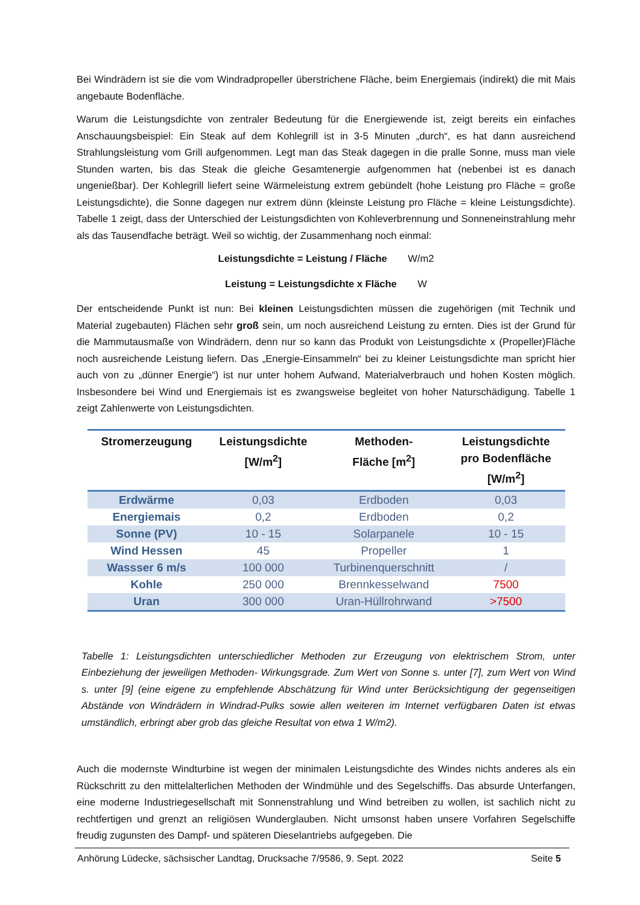Bei Windrädern ist sie die vom Windradpropeller überstrichene Fläche, beim Energiemais (indirekt) die mit Mais angebaute Bodenfläche.
Warum die Leistungsdichte von zentraler Bedeutung für die Energiewende ist, zeigt bereits ein einfaches Anschauungsbeispiel: Ein Steak auf dem Kohlegrill ist in 3-5 Minuten „durch“, es hat dann ausreichend Strahlungsleistung vom Grill aufgenommen. Legt man das Steak dagegen in die pralle Sonne, muss man viele Stunden warten, bis das Steak die gleiche Gesamtenergie aufgenommen hat (nebenbei ist es danach ungenießbar). Der Kohlegrill liefert seine Wärmeleistung extrem gebündelt (hohe Leistung pro Fläche = große Leistungsdichte), die Sonne dagegen nur extrem dünn (kleinste Leistung pro Fläche = kleine Leistungsdichte). Tabelle 1 zeigt, dass der Unterschied der Leistungsdichten von Kohleverbrennung und Sonneneinstrahlung mehr als das Tausendfache beträgt. Weil so wichtig, der Zusammenhang noch einmal:
Leistungsdichte = Leistung / Fläche W/m2
Leistung = Leistungsdichte x Fläche W
Der entscheidende Punkt ist nun: Bei kleinen Leistungsdichten müssen die zugehörigen (mit Technik und Material zugebauten) Flächen sehr groß sein, um noch ausreichend Leistung zu ernten. Dies ist der Grund für die Mammutausmaße von Windrädern, denn nur so kann das Produkt von Leistungsdichte x (Propeller)Fläche noch ausreichende Leistung liefern. Das „Energie-Einsammeln“ bei zu kleiner Leistungsdichte man spricht hier auch von zu „dünner Energie“) ist nur unter hohem Aufwand, Materialverbrauch und hohen Kosten möglich. Insbesondere bei Wind und Energiemais ist es zwangsweise begleitet von hoher Naturschädigung. Tabelle 1 zeigt Zahlenwerte von Leistungsdichten.
| Stromerzeugung | Leistungsdichte [W/m<sup>2</sup>] | Methoden- Fläche [m<sup>2</sup>] | Leistungsdichte pro Bodenfläche [W/m<sup>2</sup>] |
| --- | --- | --- | --- |
| Erdwärme | 0,03 | Erdboden | 0,03 |
| Energiemais | 0,2 | Erdboden | 0,2 |
| Sonne (PV) | 10 - 15 | Solarpanele | 10 - 15 |
| Wind Hessen | 45 | Propeller | 1 |
| Wassser 6 m/s | 100 000 | Turbinenquerschnitt | / |
| Kohle | 250 000 | Brennkesselwand | 7500 |
| Uran | 300 000 | Uran-Hüllrohrwand | >7500 |
Tabelle 1: Leistungsdichten unterschiedlicher Methoden zur Erzeugung von elektrischem Strom, unter Einbeziehung der jeweiligen Methoden- Wirkungsgrade. Zum Wert von Sonne s. unter [7], zum Wert von Wind s. unter [9] (eine eigene zu empfehlende Abschätzung für Wind unter Berücksichtigung der gegenseitigen Abstände von Windrädern in Windrad-Pulks sowie allen weiteren im Internet verfügbaren Daten ist etwas umständlich, erbringt aber grob das gleiche Resultat von etwa 1 W/m2).
Auch die modernste Windturbine ist wegen der minimalen Leistungsdichte des Windes nichts anderes als ein Rückschritt zu den mittelalterlichen Methoden der Windmühle und des Segelschiffs. Das absurde Unterfangen, eine moderne Industriegesellschaft mit Sonnenstrahlung und Wind betreiben zu wollen, ist sachlich nicht zu rechtfertigen und grenzt an religiösen Wunderglauben. Nicht umsonst haben unsere Vorfahren Segelschiffe freudig zugunsten des Dampf- und späteren Dieselantriebs aufgegeben. Die
Anhörung Lüdecke, sächsischer Landtag, Drucksache 7/9586, 9. Sept. 2022 Seite 5